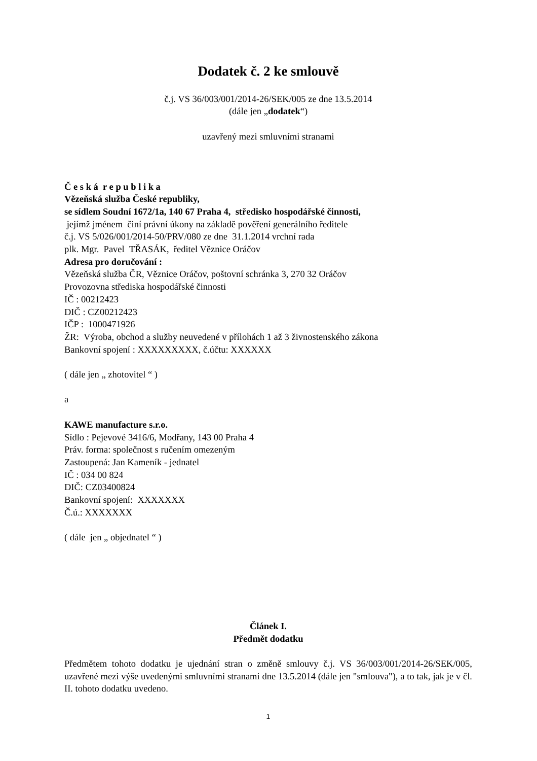Dodatek č. 2 ke smlouvě
č.j. VS 36/003/001/2014-26/SEK/005 ze dne 13.5.2014
(dále jen „dodatek“)
uzavřený mezi smluvními stranami
Č e s k á r e p u b l i k a
Vězeňská služba České republiky,
se sídlem Soudní 1672/1a, 140 67 Praha 4, středisko hospodářské činnosti,
jejímž jménem činí právní úkony na základě pověření generálního ředitele
č.j. VS 5/026/001/2014-50/PRV/080 ze dne 31.1.2014 vrchní rada
plk. Mgr. Pavel TŘASÁK, ředitel Věznice Oráčov
Adresa pro doručování :
Vězeňská služba ČR, Věznice Oráčov, poštovní schránka 3, 270 32 Oráčov
Provozovna střediska hospodářské činnosti
IČ : 00212423
DIČ : CZ00212423
IČP : 1000471926
ŽR: Výroba, obchod a služby neuvedené v přílohách 1 až 3 živnostenského zákona
Bankovní spojení : XXXXXXXXX, č.účtu: XXXXXX
( dále jen „ zhotovitel “ )
a
KAWE manufacture s.r.o.
Sídlo : Pejevové 3416/6, Modřany, 143 00 Praha 4
Práv. forma: společnost s ručením omezeným
Zastoupená: Jan Kameník - jednatel
IČ : 034 00 824
DIČ: CZ03400824
Bankovní spojení: XXXXXXX
Č.ú.: XXXXXXX
( dále jen „ objednatel “ )
Článek I.
Předmět dodatku
Předmětem tohoto dodatku je ujednání stran o změně smlouvy č.j. VS 36/003/001/2014-26/SEK/005, uzavřené mezi výše uvedenými smluvními stranami dne 13.5.2014 (dále jen "smlouva"), a to tak, jak je v čl. II. tohoto dodatku uvedeno.
1